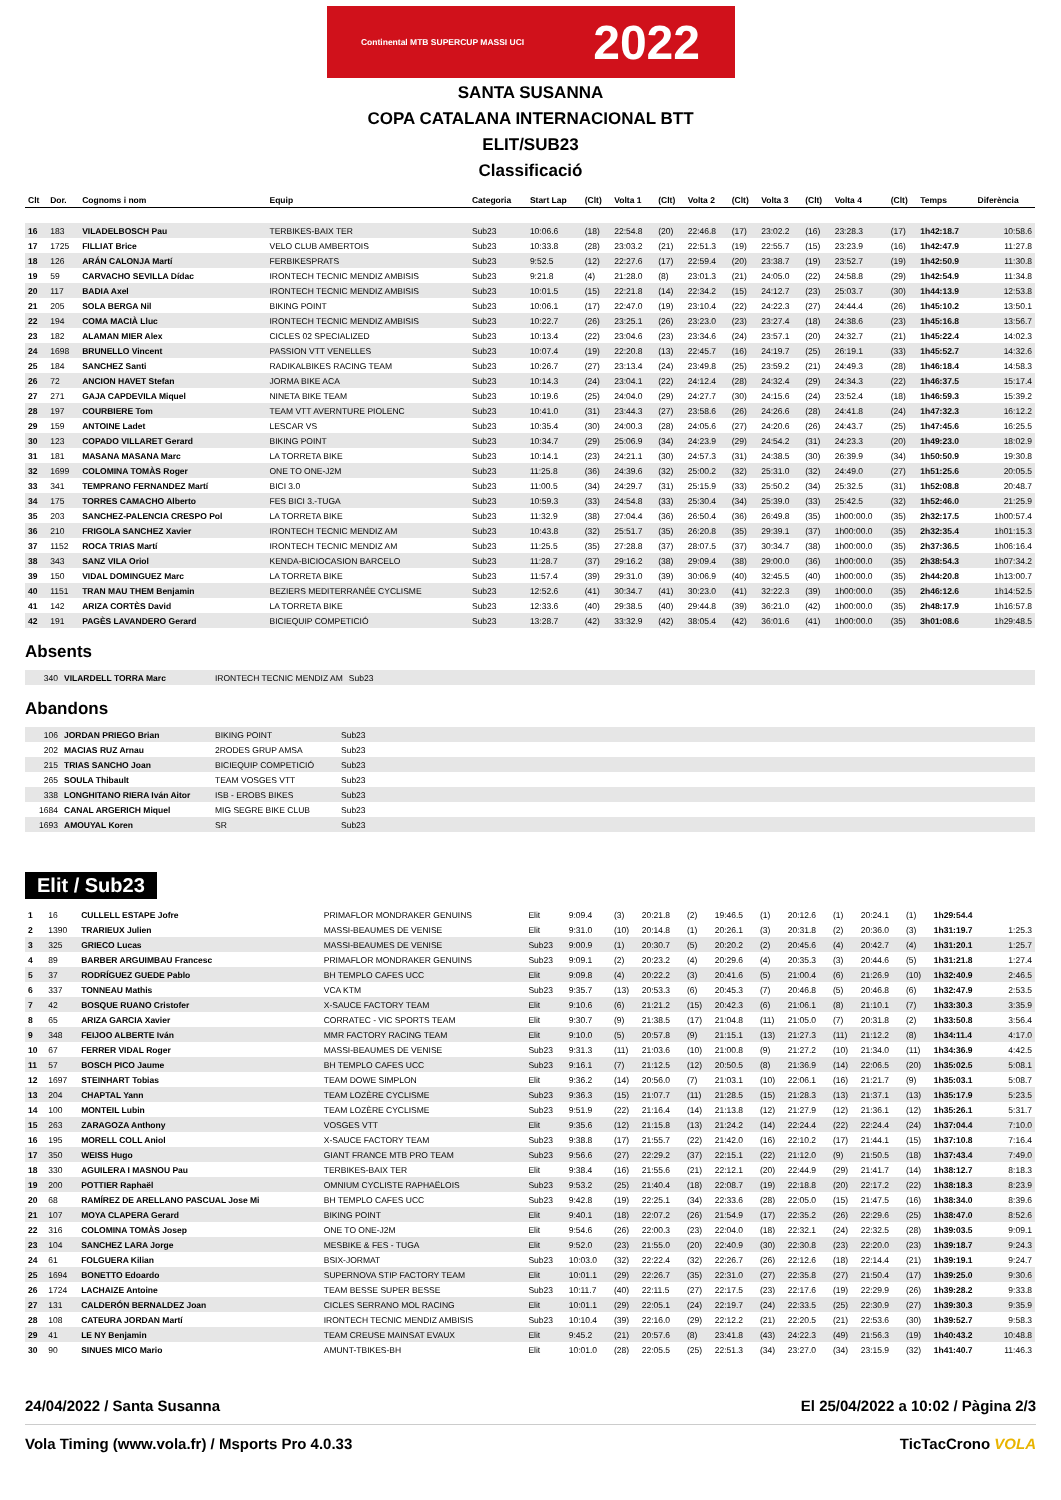Continental MTB SUPERCUP MASSI UCI 2022
SANTA SUSANNA
COPA CATALANA INTERNACIONAL BTT
ELIT/SUB23
Classificació
| Clt | Dor. | Cognoms i nom | Equip | Categoria | Start Lap | (Clt) | Volta 1 | (Clt) | Volta 2 | (Clt) | Volta 3 | (Clt) | Volta 4 | (Clt) | Temps | Diferència |
| --- | --- | --- | --- | --- | --- | --- | --- | --- | --- | --- | --- | --- | --- | --- | --- | --- |
| 16 | 183 | VILADELBOSCH Pau | TERBIKES-BAIX TER | Sub23 | 10:06.6 | (18) | 22:54.8 | (20) | 22:46.8 | (17) | 23:02.2 | (16) | 23:28.3 | (17) | 1h42:18.7 | 10:58.6 |
| 17 | 1725 | FILLIAT Brice | VELO CLUB AMBERTOIS | Sub23 | 10:33.8 | (28) | 23:03.2 | (21) | 22:51.3 | (19) | 22:55.7 | (15) | 23:23.9 | (16) | 1h42:47.9 | 11:27.8 |
| 18 | 126 | ARÁN CALONJA Martí | FERBIKESPRATS | Sub23 | 9:52.5 | (12) | 22:27.6 | (17) | 22:59.4 | (20) | 23:38.7 | (19) | 23:52.7 | (19) | 1h42:50.9 | 11:30.8 |
| 19 | 59 | CARVACHO SEVILLA Dídac | IRONTECH TECNIC MENDIZ AMBISIS | Sub23 | 9:21.8 | (4) | 21:28.0 | (8) | 23:01.3 | (21) | 24:05.0 | (22) | 24:58.8 | (29) | 1h42:54.9 | 11:34.8 |
| 20 | 117 | BADIA Axel | IRONTECH TECNIC MENDIZ AMBISIS | Sub23 | 10:01.5 | (15) | 22:21.8 | (14) | 22:34.2 | (15) | 24:12.7 | (23) | 25:03.7 | (30) | 1h44:13.9 | 12:53.8 |
| 21 | 205 | SOLA BERGA Nil | BIKING POINT | Sub23 | 10:06.1 | (17) | 22:47.0 | (19) | 23:10.4 | (22) | 24:22.3 | (27) | 24:44.4 | (26) | 1h45:10.2 | 13:50.1 |
| 22 | 194 | COMA MACIÀ Lluc | IRONTECH TECNIC MENDIZ AMBISIS | Sub23 | 10:22.7 | (26) | 23:25.1 | (26) | 23:23.0 | (23) | 23:27.4 | (18) | 24:38.6 | (23) | 1h45:16.8 | 13:56.7 |
| 23 | 182 | ALAMAN MIER Alex | CICLES 02 SPECIALIZED | Sub23 | 10:13.4 | (22) | 23:04.6 | (23) | 23:34.6 | (24) | 23:57.1 | (20) | 24:32.7 | (21) | 1h45:22.4 | 14:02.3 |
| 24 | 1698 | BRUNELLO Vincent | PASSION VTT VENELLES | Sub23 | 10:07.4 | (19) | 22:20.8 | (13) | 22:45.7 | (16) | 24:19.7 | (25) | 26:19.1 | (33) | 1h45:52.7 | 14:32.6 |
| 25 | 184 | SANCHEZ Santi | RADIKALBIKES RACING TEAM | Sub23 | 10:26.7 | (27) | 23:13.4 | (24) | 23:49.8 | (25) | 23:59.2 | (21) | 24:49.3 | (28) | 1h46:18.4 | 14:58.3 |
| 26 | 72 | ANCION HAVET Stefan | JORMA BIKE ACA | Sub23 | 10:14.3 | (24) | 23:04.1 | (22) | 24:12.4 | (28) | 24:32.4 | (29) | 24:34.3 | (22) | 1h46:37.5 | 15:17.4 |
| 27 | 271 | GAJA CAPDEVILA Miquel | NINETA BIKE TEAM | Sub23 | 10:19.6 | (25) | 24:04.0 | (29) | 24:27.7 | (30) | 24:15.6 | (24) | 23:52.4 | (18) | 1h46:59.3 | 15:39.2 |
| 28 | 197 | COURBIERE Tom | TEAM VTT AVERNTURE PIOLENC | Sub23 | 10:41.0 | (31) | 23:44.3 | (27) | 23:58.6 | (26) | 24:26.6 | (28) | 24:41.8 | (24) | 1h47:32.3 | 16:12.2 |
| 29 | 159 | ANTOINE Ladet | LESCAR VS | Sub23 | 10:35.4 | (30) | 24:00.3 | (28) | 24:05.6 | (27) | 24:20.6 | (26) | 24:43.7 | (25) | 1h47:45.6 | 16:25.5 |
| 30 | 123 | COPADO VILLARET Gerard | BIKING POINT | Sub23 | 10:34.7 | (29) | 25:06.9 | (34) | 24:23.9 | (29) | 24:54.2 | (31) | 24:23.3 | (20) | 1h49:23.0 | 18:02.9 |
| 31 | 181 | MASANA MASANA Marc | LA TORRETA BIKE | Sub23 | 10:14.1 | (23) | 24:21.1 | (30) | 24:57.3 | (31) | 24:38.5 | (30) | 26:39.9 | (34) | 1h50:50.9 | 19:30.8 |
| 32 | 1699 | COLOMINA TOMÀS Roger | ONE TO ONE-J2M | Sub23 | 11:25.8 | (36) | 24:39.6 | (32) | 25:00.2 | (32) | 25:31.0 | (32) | 24:49.0 | (27) | 1h51:25.6 | 20:05.5 |
| 33 | 341 | TEMPRANO FERNANDEZ Martí | BICI 3.0 | Sub23 | 11:00.5 | (34) | 24:29.7 | (31) | 25:15.9 | (33) | 25:50.2 | (34) | 25:32.5 | (31) | 1h52:08.8 | 20:48.7 |
| 34 | 175 | TORRES CAMACHO Alberto | FES BICI 3.-TUGA | Sub23 | 10:59.3 | (33) | 24:54.8 | (33) | 25:30.4 | (34) | 25:39.0 | (33) | 25:42.5 | (32) | 1h52:46.0 | 21:25.9 |
| 35 | 203 | SANCHEZ-PALENCIA CRESPO Pol | LA TORRETA BIKE | Sub23 | 11:32.9 | (38) | 27:04.4 | (36) | 26:50.4 | (36) | 26:49.8 | (35) | 1h00:00.0 | (35) | 2h32:17.5 | 1h00:57.4 |
| 36 | 210 | FRIGOLA SANCHEZ Xavier | IRONTECH TECNIC MENDIZ AM | Sub23 | 10:43.8 | (32) | 25:51.7 | (35) | 26:20.8 | (35) | 29:39.1 | (37) | 1h00:00.0 | (35) | 2h32:35.4 | 1h01:15.3 |
| 37 | 1152 | ROCA TRIAS Martí | IRONTECH TECNIC MENDIZ AM | Sub23 | 11:25.5 | (35) | 27:28.8 | (37) | 28:07.5 | (37) | 30:34.7 | (38) | 1h00:00.0 | (35) | 2h37:36.5 | 1h06:16.4 |
| 38 | 343 | SANZ VILA Oriol | KENDA-BICIOCASION BARCELO | Sub23 | 11:28.7 | (37) | 29:16.2 | (38) | 29:09.4 | (38) | 29:00.0 | (36) | 1h00:00.0 | (35) | 2h38:54.3 | 1h07:34.2 |
| 39 | 150 | VIDAL DOMINGUEZ Marc | LA TORRETA BIKE | Sub23 | 11:57.4 | (39) | 29:31.0 | (39) | 30:06.9 | (40) | 32:45.5 | (40) | 1h00:00.0 | (35) | 2h44:20.8 | 1h13:00.7 |
| 40 | 1151 | TRAN MAU THEM Benjamin | BEZIERS MEDITERRANÉE CYCLISME | Sub23 | 12:52.6 | (41) | 30:34.7 | (41) | 30:23.0 | (41) | 32:22.3 | (39) | 1h00:00.0 | (35) | 2h46:12.6 | 1h14:52.5 |
| 41 | 142 | ARIZA CORTÈS David | LA TORRETA BIKE | Sub23 | 12:33.6 | (40) | 29:38.5 | (40) | 29:44.8 | (39) | 36:21.0 | (42) | 1h00:00.0 | (35) | 2h48:17.9 | 1h16:57.8 |
| 42 | 191 | PAGÈS LAVANDERO Gerard | BICIEQUIP COMPETICIÓ | Sub23 | 13:28.7 | (42) | 33:32.9 | (42) | 38:05.4 | (42) | 36:01.6 | (41) | 1h00:00.0 | (35) | 3h01:08.6 | 1h29:48.5 |
Absents
| 340 | VILARDELL TORRA Marc | IRONTECH TECNIC MENDIZ AM | Sub23 |
Abandons
| 106 | JORDAN PRIEGO Brian | BIKING POINT | Sub23 |
| 202 | MACIAS RUZ Arnau | 2RODES GRUP AMSA | Sub23 |
| 215 | TRIAS SANCHO Joan | BICIEQUIP COMPETICIÓ | Sub23 |
| 265 | SOULA Thibault | TEAM VOSGES VTT | Sub23 |
| 338 | LONGHITANO RIERA Iván Aitor | ISB - EROBS BIKES | Sub23 |
| 1684 | CANAL ARGERICH Miquel | MIG SEGRE BIKE CLUB | Sub23 |
| 1693 | AMOUYAL Koren | SR | Sub23 |
Elit / Sub23
| 1 | 16 | CULLELL ESTAPE Jofre | PRIMAFLOR MONDRAKER GENUINS | Elit | 9:09.4 | (3) | 20:21.8 | (2) | 19:46.5 | (1) | 20:12.6 | (1) | 20:24.1 | (1) | 1h29:54.4 | |
| 2 | 1390 | TRARIEUX Julien | MASSI-BEAUMES DE VENISE | Elit | 9:31.0 | (10) | 20:14.8 | (1) | 20:26.1 | (3) | 20:31.8 | (2) | 20:36.0 | (3) | 1h31:19.7 | 1:25.3 |
| 3 | 325 | GRIECO Lucas | MASSI-BEAUMES DE VENISE | Sub23 | 9:00.9 | (1) | 20:30.7 | (5) | 20:20.2 | (2) | 20:45.6 | (4) | 20:42.7 | (4) | 1h31:20.1 | 1:25.7 |
| 4 | 89 | BARBER ARGUIMBAU Francesc | PRIMAFLOR MONDRAKER GENUINS | Sub23 | 9:09.1 | (2) | 20:23.2 | (4) | 20:29.6 | (4) | 20:35.3 | (3) | 20:44.6 | (5) | 1h31:21.8 | 1:27.4 |
| 5 | 37 | RODRÍGUEZ GUEDE Pablo | BH TEMPLO CAFES UCC | Elit | 9:09.8 | (4) | 20:22.2 | (3) | 20:41.6 | (5) | 21:00.4 | (6) | 21:26.9 | (10) | 1h32:40.9 | 2:46.5 |
| 6 | 337 | TONNEAU Mathis | VCA KTM | Sub23 | 9:35.7 | (13) | 20:53.3 | (6) | 20:45.3 | (7) | 20:46.8 | (5) | 20:46.8 | (6) | 1h32:47.9 | 2:53.5 |
| 7 | 42 | BOSQUE RUANO Cristofer | X-SAUCE FACTORY TEAM | Elit | 9:10.6 | (6) | 21:21.2 | (15) | 20:42.3 | (6) | 21:06.1 | (8) | 21:10.1 | (7) | 1h33:30.3 | 3:35.9 |
| 8 | 65 | ARIZA GARCIA Xavier | CORRATEC - VIC SPORTS TEAM | Elit | 9:30.7 | (9) | 21:38.5 | (17) | 21:04.8 | (11) | 21:05.0 | (7) | 20:31.8 | (2) | 1h33:50.8 | 3:56.4 |
| 9 | 348 | FEIJOO ALBERTE Iván | MMR FACTORY RACING TEAM | Elit | 9:10.0 | (5) | 20:57.8 | (9) | 21:15.1 | (13) | 21:27.3 | (11) | 21:12.2 | (8) | 1h34:11.4 | 4:17.0 |
| 10 | 67 | FERRER VIDAL Roger | MASSI-BEAUMES DE VENISE | Sub23 | 9:31.3 | (11) | 21:03.6 | (10) | 21:00.8 | (9) | 21:27.2 | (10) | 21:34.0 | (11) | 1h34:36.9 | 4:42.5 |
| 11 | 57 | BOSCH PICO Jaume | BH TEMPLO CAFES UCC | Sub23 | 9:16.1 | (7) | 21:12.5 | (12) | 20:50.5 | (8) | 21:36.9 | (14) | 22:06.5 | (20) | 1h35:02.5 | 5:08.1 |
| 12 | 1697 | STEINHART Tobias | TEAM DOWE SIMPLON | Elit | 9:36.2 | (14) | 20:56.0 | (7) | 21:03.1 | (10) | 22:06.1 | (16) | 21:21.7 | (9) | 1h35:03.1 | 5:08.7 |
| 13 | 204 | CHAPTAL Yann | TEAM LOZÈRE CYCLISME | Sub23 | 9:36.3 | (15) | 21:07.7 | (11) | 21:28.5 | (15) | 21:28.3 | (13) | 21:37.1 | (13) | 1h35:17.9 | 5:23.5 |
| 14 | 100 | MONTEIL Lubin | TEAM LOZÈRE CYCLISME | Sub23 | 9:51.9 | (22) | 21:16.4 | (14) | 21:13.8 | (12) | 21:27.9 | (12) | 21:36.1 | (12) | 1h35:26.1 | 5:31.7 |
| 15 | 263 | ZARAGOZA Anthony | VOSGES VTT | Elit | 9:35.6 | (12) | 21:15.8 | (13) | 21:24.2 | (14) | 22:24.4 | (22) | 22:24.4 | (24) | 1h37:04.4 | 7:10.0 |
| 16 | 195 | MORELL COLL Aniol | X-SAUCE FACTORY TEAM | Sub23 | 9:38.8 | (17) | 21:55.7 | (22) | 21:42.0 | (16) | 22:10.2 | (17) | 21:44.1 | (15) | 1h37:10.8 | 7:16.4 |
| 17 | 350 | WEISS Hugo | GIANT FRANCE MTB PRO TEAM | Sub23 | 9:56.6 | (27) | 22:29.2 | (37) | 22:15.1 | (22) | 21:12.0 | (9) | 21:50.5 | (18) | 1h37:43.4 | 7:49.0 |
| 18 | 330 | AGUILERA I MASNOU Pau | TERBIKES-BAIX TER | Elit | 9:38.4 | (16) | 21:55.6 | (21) | 22:12.1 | (20) | 22:44.9 | (29) | 21:41.7 | (14) | 1h38:12.7 | 8:18.3 |
| 19 | 200 | POTTIER Raphaël | OMNIUM CYCLISTE RAPHAËLOIS | Sub23 | 9:53.2 | (25) | 21:40.4 | (18) | 22:08.7 | (19) | 22:18.8 | (20) | 22:17.2 | (22) | 1h38:18.3 | 8:23.9 |
| 20 | 68 | RAMÍREZ DE ARELLANO PASCUAL Jose Mi | BH TEMPLO CAFES UCC | Sub23 | 9:42.8 | (19) | 22:25.1 | (34) | 22:33.6 | (28) | 22:05.0 | (15) | 21:47.5 | (16) | 1h38:34.0 | 8:39.6 |
| 21 | 107 | MOYA CLAPERA Gerard | BIKING POINT | Elit | 9:40.1 | (18) | 22:07.2 | (26) | 21:54.9 | (17) | 22:35.2 | (26) | 22:29.6 | (25) | 1h38:47.0 | 8:52.6 |
| 22 | 316 | COLOMINA TOMÀS Josep | ONE TO ONE-J2M | Elit | 9:54.6 | (26) | 22:00.3 | (23) | 22:04.0 | (18) | 22:32.1 | (24) | 22:32.5 | (28) | 1h39:03.5 | 9:09.1 |
| 23 | 104 | SANCHEZ LARA Jorge | MESBIKE & FES - TUGA | Elit | 9:52.0 | (23) | 21:55.0 | (20) | 22:40.9 | (30) | 22:30.8 | (23) | 22:20.0 | (23) | 1h39:18.7 | 9:24.3 |
| 24 | 61 | FOLGUERA Kilian | BSIX-JORMAT | Sub23 | 10:03.0 | (32) | 22:22.4 | (32) | 22:26.7 | (26) | 22:12.6 | (18) | 22:14.4 | (21) | 1h39:19.1 | 9:24.7 |
| 25 | 1694 | BONETTO Edoardo | SUPERNOVA STIP FACTORY TEAM | Elit | 10:01.1 | (29) | 22:26.7 | (35) | 22:31.0 | (27) | 22:35.8 | (27) | 21:50.4 | (17) | 1h39:25.0 | 9:30.6 |
| 26 | 1724 | LACHAIZE Antoine | TEAM BESSE SUPER BESSE | Sub23 | 10:11.7 | (40) | 22:11.5 | (27) | 22:17.5 | (23) | 22:17.6 | (19) | 22:29.9 | (26) | 1h39:28.2 | 9:33.8 |
| 27 | 131 | CALDERÓN BERNALDEZ Joan | CICLES SERRANO MOL RACING | Elit | 10:01.1 | (29) | 22:05.1 | (24) | 22:19.7 | (24) | 22:33.5 | (25) | 22:30.9 | (27) | 1h39:30.3 | 9:35.9 |
| 28 | 108 | CATEURA JORDAN Martí | IRONTECH TECNIC MENDIZ AMBISIS | Sub23 | 10:10.4 | (39) | 22:16.0 | (29) | 22:12.2 | (21) | 22:20.5 | (21) | 22:53.6 | (30) | 1h39:52.7 | 9:58.3 |
| 29 | 41 | LE NY Benjamin | TEAM CREUSE MAINSAT EVAUX | Elit | 9:45.2 | (21) | 20:57.6 | (8) | 23:41.8 | (43) | 24:22.3 | (49) | 21:56.3 | (19) | 1h40:43.2 | 10:48.8 |
| 30 | 90 | SINUES MICO Mario | AMUNT-TBIKES-BH | Elit | 10:01.0 | (28) | 22:05.5 | (25) | 22:51.3 | (34) | 23:27.0 | (34) | 23:15.9 | (32) | 1h41:40.7 | 11:46.3 |
24/04/2022 / Santa Susanna El 25/04/2022 a 10:02 / Pàgina 2/3
Vola Timing (www.vola.fr) / Msports Pro 4.0.33 TicTacCrono VOLA